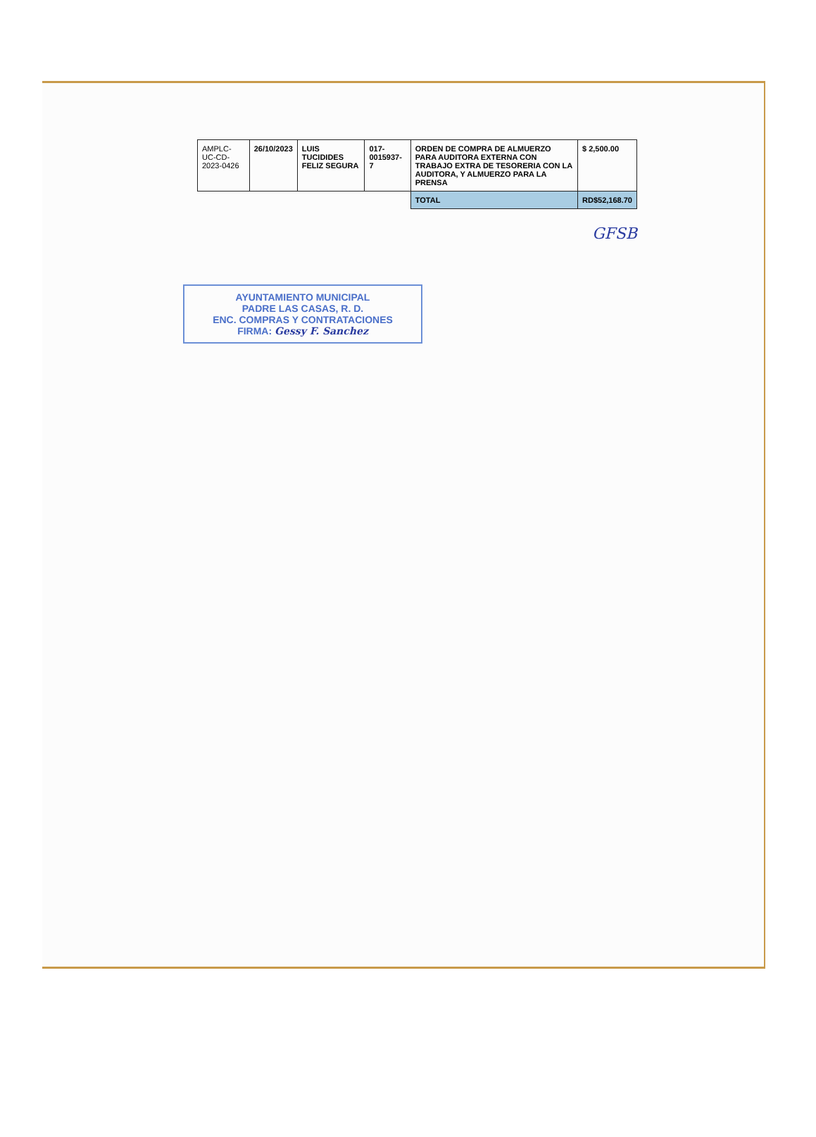| AMPLC-UC-CD-2023-0426 | 26/10/2023 | LUIS TUCIDIDES FELIZ SEGURA | 017-0015937-7 | ORDEN DE COMPRA DE ALMUERZO PARA AUDITORA EXTERNA CON TRABAJO EXTRA DE TESORERIA CON LA AUDITORA, Y ALMUERZO PARA LA PRENSA | $ 2,500.00 |
| | | | | TOTAL | RD$52,168.70 |
GFSB
AYUNTAMIENTO MUNICIPAL
PADRE LAS CASAS, R. D.
ENC. COMPRAS Y CONTRATACIONES
FIRMA: Gessy F. Sanchez